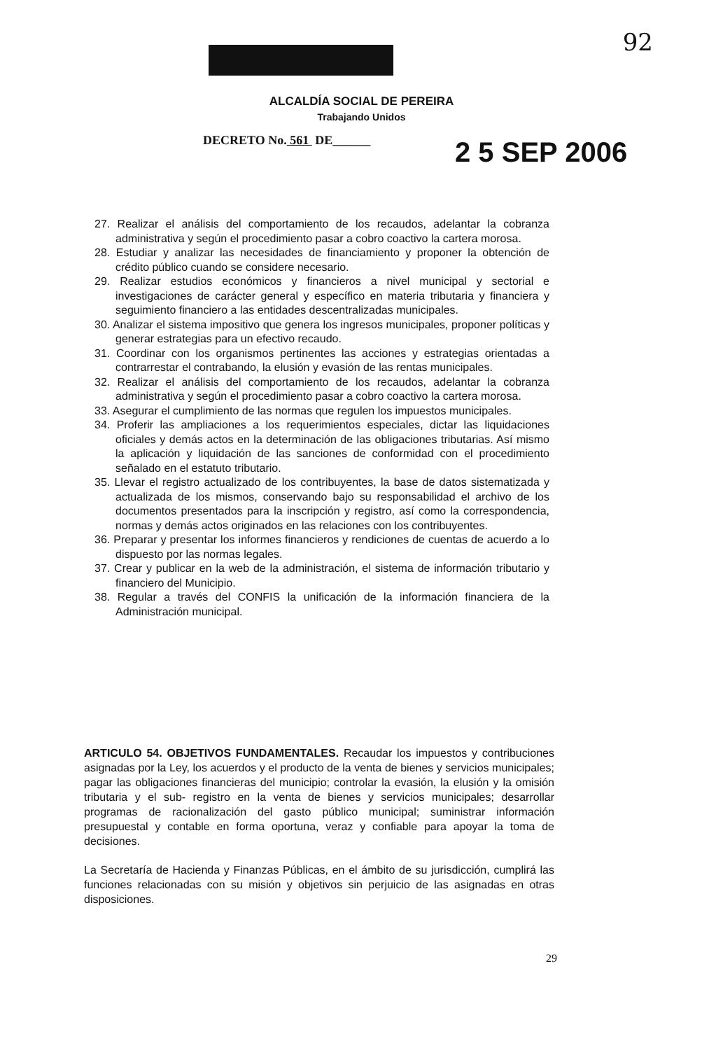92
ALCALDÍA SOCIAL DE PEREIRA
Trabajando Unidos
DECRETO No. 561 DE______ 2 5 SEP 2006
27. Realizar el análisis del comportamiento de los recaudos, adelantar la cobranza administrativa y según el procedimiento pasar a cobro coactivo la cartera morosa.
28. Estudiar y analizar las necesidades de financiamiento y proponer la obtención de crédito público cuando se considere necesario.
29. Realizar estudios económicos y financieros a nivel municipal y sectorial e investigaciones de carácter general y específico en materia tributaria y financiera y seguimiento financiero a las entidades descentralizadas municipales.
30. Analizar el sistema impositivo que genera los ingresos municipales, proponer políticas y generar estrategias para un efectivo recaudo.
31. Coordinar con los organismos pertinentes las acciones y estrategias orientadas a contrarrestar el contrabando, la elusión y evasión de las rentas municipales.
32. Realizar el análisis del comportamiento de los recaudos, adelantar la cobranza administrativa y según el procedimiento pasar a cobro coactivo la cartera morosa.
33. Asegurar el cumplimiento de las normas que regulen los impuestos municipales.
34. Proferir las ampliaciones a los requerimientos especiales, dictar las liquidaciones oficiales y demás actos en la determinación de las obligaciones tributarias. Así mismo la aplicación y liquidación de las sanciones de conformidad con el procedimiento señalado en el estatuto tributario.
35. Llevar el registro actualizado de los contribuyentes, la base de datos sistematizada y actualizada de los mismos, conservando bajo su responsabilidad el archivo de los documentos presentados para la inscripción y registro, así como la correspondencia, normas y demás actos originados en las relaciones con los contribuyentes.
36. Preparar y presentar los informes financieros y rendiciones de cuentas de acuerdo a lo dispuesto por las normas legales.
37. Crear y publicar en la web de la administración, el sistema de información tributario y financiero del Municipio.
38. Regular a través del CONFIS la unificación de la información financiera de la Administración municipal.
ARTICULO 54. OBJETIVOS FUNDAMENTALES. Recaudar los impuestos y contribuciones asignadas por la Ley, los acuerdos y el producto de la venta de bienes y servicios municipales; pagar las obligaciones financieras del municipio; controlar la evasión, la elusión y la omisión tributaria y el sub- registro en la venta de bienes y servicios municipales; desarrollar programas de racionalización del gasto público municipal; suministrar información presupuestal y contable en forma oportuna, veraz y confiable para apoyar la toma de decisiones.
La Secretaría de Hacienda y Finanzas Públicas, en el ámbito de su jurisdicción, cumplirá las funciones relacionadas con su misión y objetivos sin perjuicio de las asignadas en otras disposiciones.
29